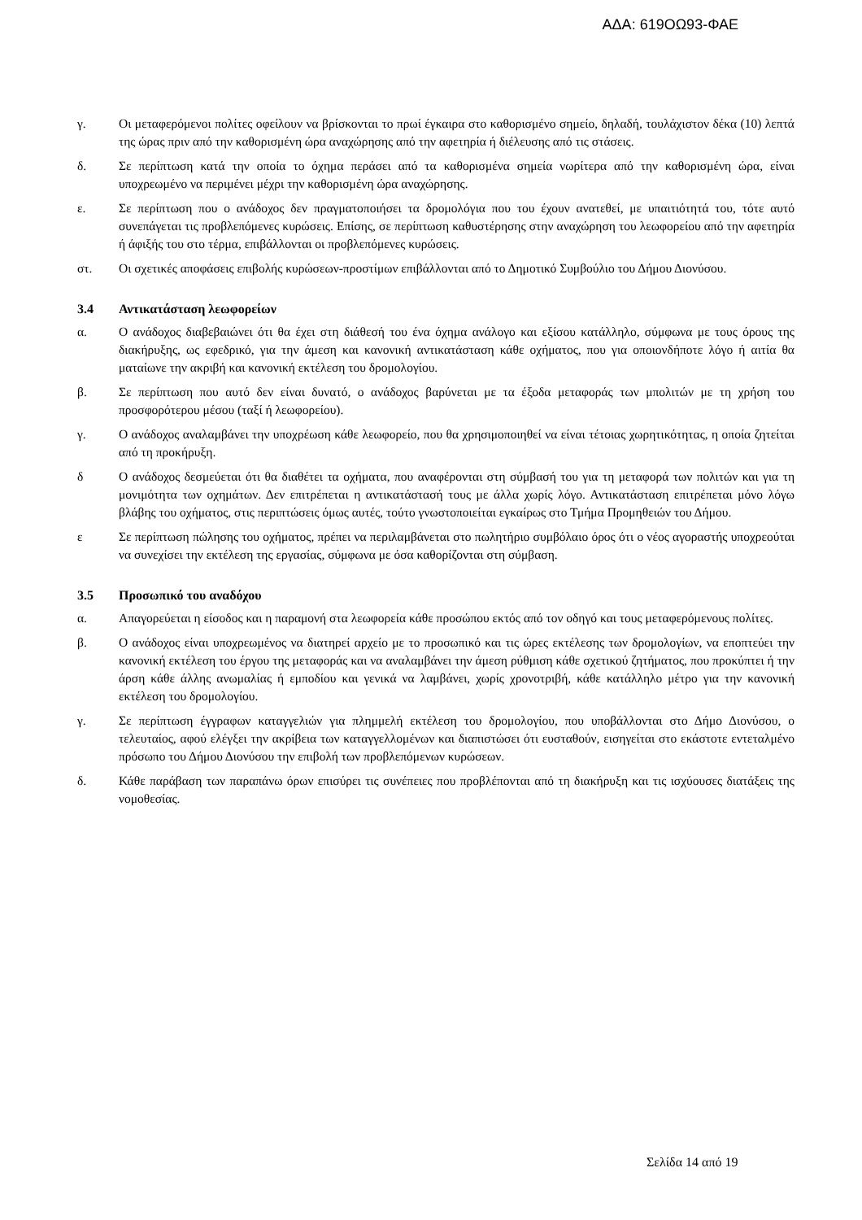ΑΔΑ: 619ΟΩ93-ΦΑΕ
γ. Οι μεταφερόμενοι πολίτες οφείλουν να βρίσκονται το πρωί έγκαιρα στο καθορισμένο σημείο, δηλαδή, τουλάχιστον δέκα (10) λεπτά της ώρας πριν από την καθορισμένη ώρα αναχώρησης από την αφετηρία ή διέλευσης από τις στάσεις.
δ. Σε περίπτωση κατά την οποία το όχημα περάσει από τα καθορισμένα σημεία νωρίτερα από την καθορισμένη ώρα, είναι υποχρεωμένο να περιμένει μέχρι την καθορισμένη ώρα αναχώρησης.
ε. Σε περίπτωση που ο ανάδοχος δεν πραγματοποιήσει τα δρομολόγια που του έχουν ανατεθεί, με υπαιτιότητά του, τότε αυτό συνεπάγεται τις προβλεπόμενες κυρώσεις. Επίσης, σε περίπτωση καθυστέρησης στην αναχώρηση του λεωφορείου από την αφετηρία ή άφιξής του στο τέρμα, επιβάλλονται οι προβλεπόμενες κυρώσεις.
στ. Οι σχετικές αποφάσεις επιβολής κυρώσεων-προστίμων επιβάλλονται από το Δημοτικό Συμβούλιο του Δήμου Διονύσου.
3.4 Αντικατάσταση λεωφορείων
α. Ο ανάδοχος διαβεβαιώνει ότι θα έχει στη διάθεσή του ένα όχημα ανάλογο και εξίσου κατάλληλο, σύμφωνα με τους όρους της διακήρυξης, ως εφεδρικό, για την άμεση και κανονική αντικατάσταση κάθε οχήματος, που για οποιονδήποτε λόγο ή αιτία θα ματαίωνε την ακριβή και κανονική εκτέλεση του δρομολογίου.
β. Σε περίπτωση που αυτό δεν είναι δυνατό, ο ανάδοχος βαρύνεται με τα έξοδα μεταφοράς των μπολιτών με τη χρήση του προσφορότερου μέσου (ταξί ή λεωφορείου).
γ. Ο ανάδοχος αναλαμβάνει την υποχρέωση κάθε λεωφορείο, που θα χρησιμοποιηθεί να είναι τέτοιας χωρητικότητας, η οποία ζητείται από τη προκήρυξη.
δ Ο ανάδοχος δεσμεύεται ότι θα διαθέτει τα οχήματα, που αναφέρονται στη σύμβασή του για τη μεταφορά των πολιτών και για τη μονιμότητα των οχημάτων. Δεν επιτρέπεται η αντικατάστασή τους με άλλα χωρίς λόγο. Αντικατάσταση επιτρέπεται μόνο λόγω βλάβης του οχήματος, στις περιπτώσεις όμως αυτές, τούτο γνωστοποιείται εγκαίρως στο Τμήμα Προμηθειών του Δήμου.
ε Σε περίπτωση πώλησης του οχήματος, πρέπει να περιλαμβάνεται στο πωλητήριο συμβόλαιο όρος ότι ο νέος αγοραστής υποχρεούται να συνεχίσει την εκτέλεση της εργασίας, σύμφωνα με όσα καθορίζονται στη σύμβαση.
3.5 Προσωπικό του αναδόχου
α. Απαγορεύεται η είσοδος και η παραμονή στα λεωφορεία κάθε προσώπου εκτός από τον οδηγό και τους μεταφερόμενους πολίτες.
β. Ο ανάδοχος είναι υποχρεωμένος να διατηρεί αρχείο με το προσωπικό και τις ώρες εκτέλεσης των δρομολογίων, να εποπτεύει την κανονική εκτέλεση του έργου της μεταφοράς και να αναλαμβάνει την άμεση ρύθμιση κάθε σχετικού ζητήματος, που προκύπτει ή την άρση κάθε άλλης ανωμαλίας ή εμποδίου και γενικά να λαμβάνει, χωρίς χρονοτριβή, κάθε κατάλληλο μέτρο για την κανονική εκτέλεση του δρομολογίου.
γ. Σε περίπτωση έγγραφων καταγγελιών για πλημμελή εκτέλεση του δρομολογίου, που υποβάλλονται στο Δήμο Διονύσου, ο τελευταίος, αφού ελέγξει την ακρίβεια των καταγγελλομένων και διαπιστώσει ότι ευσταθούν, εισηγείται στο εκάστοτε εντεταλμένο πρόσωπο του Δήμου Διονύσου την επιβολή των προβλεπόμενων κυρώσεων.
δ. Κάθε παράβαση των παραπάνω όρων επισύρει τις συνέπειες που προβλέπονται από τη διακήρυξη και τις ισχύουσες διατάξεις της νομοθεσίας.
Σελίδα 14 από 19